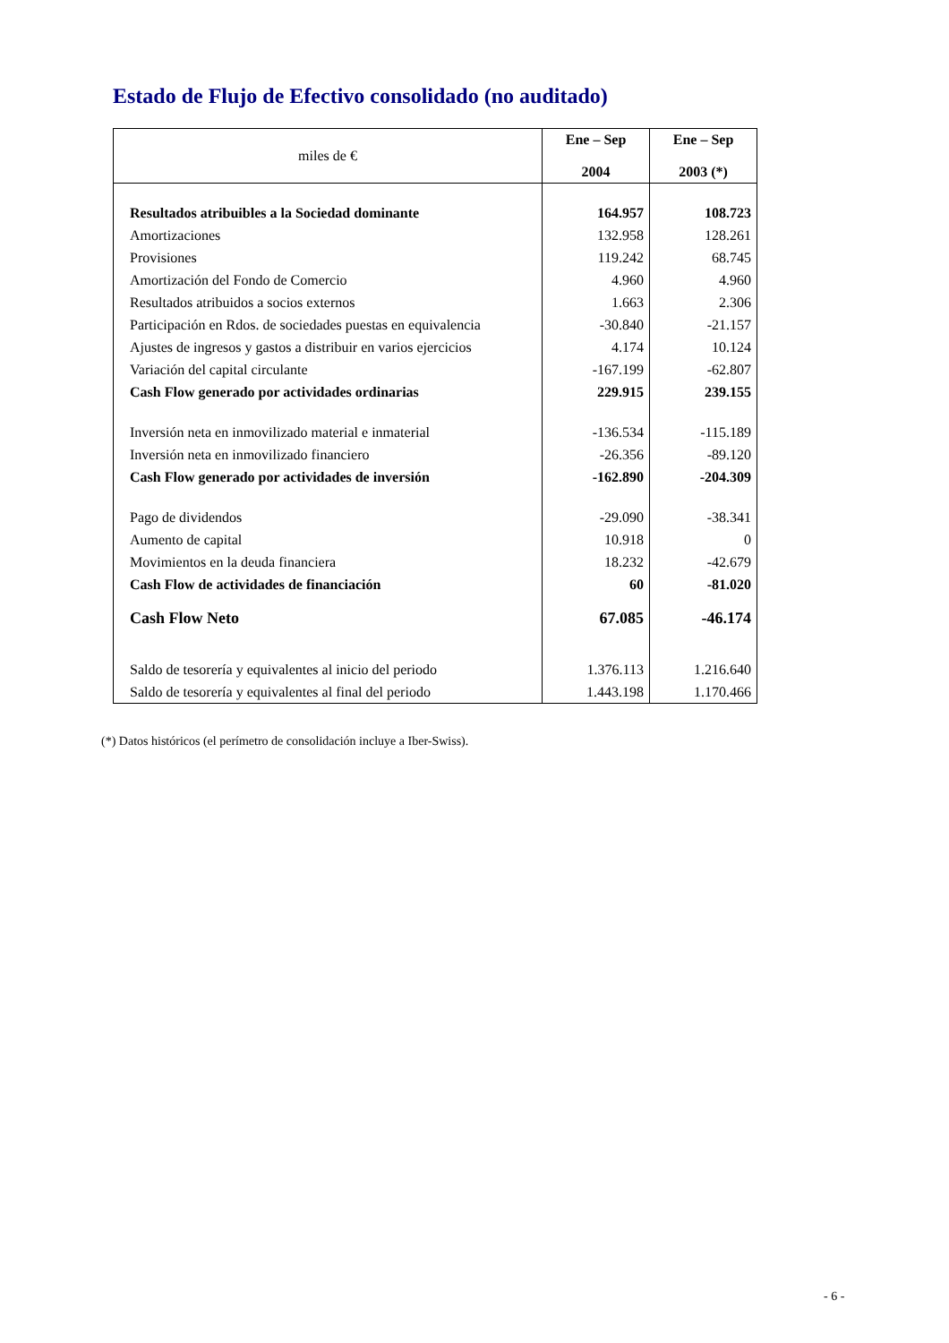Estado de Flujo de Efectivo consolidado (no auditado)
| miles de € | Ene – Sep 2004 | Ene – Sep 2003 (*) |
| --- | --- | --- |
| Resultados atribuibles a la Sociedad dominante | 164.957 | 108.723 |
| Amortizaciones | 132.958 | 128.261 |
| Provisiones | 119.242 | 68.745 |
| Amortización del Fondo de Comercio | 4.960 | 4.960 |
| Resultados atribuidos a socios externos | 1.663 | 2.306 |
| Participación en Rdos. de sociedades puestas en equivalencia | -30.840 | -21.157 |
| Ajustes de ingresos y gastos a distribuir en varios ejercicios | 4.174 | 10.124 |
| Variación del capital circulante | -167.199 | -62.807 |
| Cash Flow generado por actividades ordinarias | 229.915 | 239.155 |
| Inversión neta en inmovilizado material e inmaterial | -136.534 | -115.189 |
| Inversión neta en inmovilizado financiero | -26.356 | -89.120 |
| Cash Flow generado por actividades de inversión | -162.890 | -204.309 |
| Pago de dividendos | -29.090 | -38.341 |
| Aumento de capital | 10.918 | 0 |
| Movimientos en la deuda financiera | 18.232 | -42.679 |
| Cash Flow de actividades de financiación | 60 | -81.020 |
| Cash Flow Neto | 67.085 | -46.174 |
| Saldo de tesorería y equivalentes al inicio del periodo | 1.376.113 | 1.216.640 |
| Saldo de tesorería y equivalentes al final del periodo | 1.443.198 | 1.170.466 |
(*) Datos históricos (el perímetro de consolidación incluye a Iber-Swiss).
- 6 -